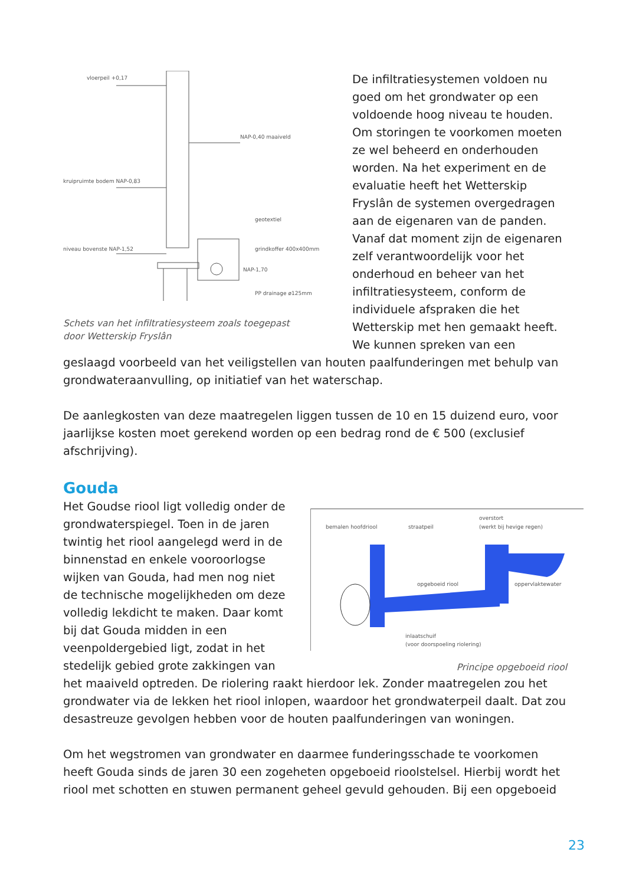vloerpeil +0,17
NAP-0,40 maaiveld
kruipruimte bodem NAP-0,83
geotextiel
niveau bovenste NAP-1,52
grindkoffer 400x400mm
NAP-1,70
PP drainage ø125mm
Schets van het infiltratiesysteem zoals toegepast
door Wetterskip Fryslân
De infiltratiesystemen voldoen nu goed om het grondwater op een voldoende hoog niveau te houden. Om storingen te voorkomen moeten ze wel beheerd en onderhouden worden. Na het experiment en de evaluatie heeft het Wetterskip Fryslân de systemen overgedragen aan de eigenaren van de panden. Vanaf dat moment zijn de eigenaren zelf verantwoordelijk voor het onderhoud en beheer van het infiltratiesysteem, conform de individuele afspraken die het Wetterskip met hen gemaakt heeft. We kunnen spreken van een geslaagd voorbeeld van het veiligstellen van houten paalfunderingen met behulp van grondwateraanvulling, op initiatief van het waterschap.
De aanlegkosten van deze maatregelen liggen tussen de 10 en 15 duizend euro, voor jaarlijkse kosten moet gerekend worden op een bedrag rond de € 500 (exclusief afschrijving).
Gouda
bemalen hoofdriool
straatpeil
overstort
(werkt bij hevige regen)
opgeboeid riool
oppervlaktewater
inlaatschuif
(voor doorspoeling riolering)
Principe opgeboeid riool
Het Goudse riool ligt volledig onder de grondwaterspiegel. Toen in de jaren twintig het riool aangelegd werd in de binnenstad en enkele vooroorlogse wijken van Gouda, had men nog niet de technische mogelijkheden om deze volledig lekdicht te maken. Daar komt bij dat Gouda midden in een veenpoldergebied ligt, zodat in het stedelijk gebied grote zakkingen van het maaiveld optreden. De riolering raakt hierdoor lek. Zonder maatregelen zou het grondwater via de lekken het riool inlopen, waardoor het grondwaterpeil daalt. Dat zou desastreuze gevolgen hebben voor de houten paalfunderingen van woningen.
Om het wegstromen van grondwater en daarmee funderingsschade te voorkomen heeft Gouda sinds de jaren 30 een zogeheten opgeboeid rioolstelsel. Hierbij wordt het riool met schotten en stuwen permanent geheel gevuld gehouden. Bij een opgeboeid
23